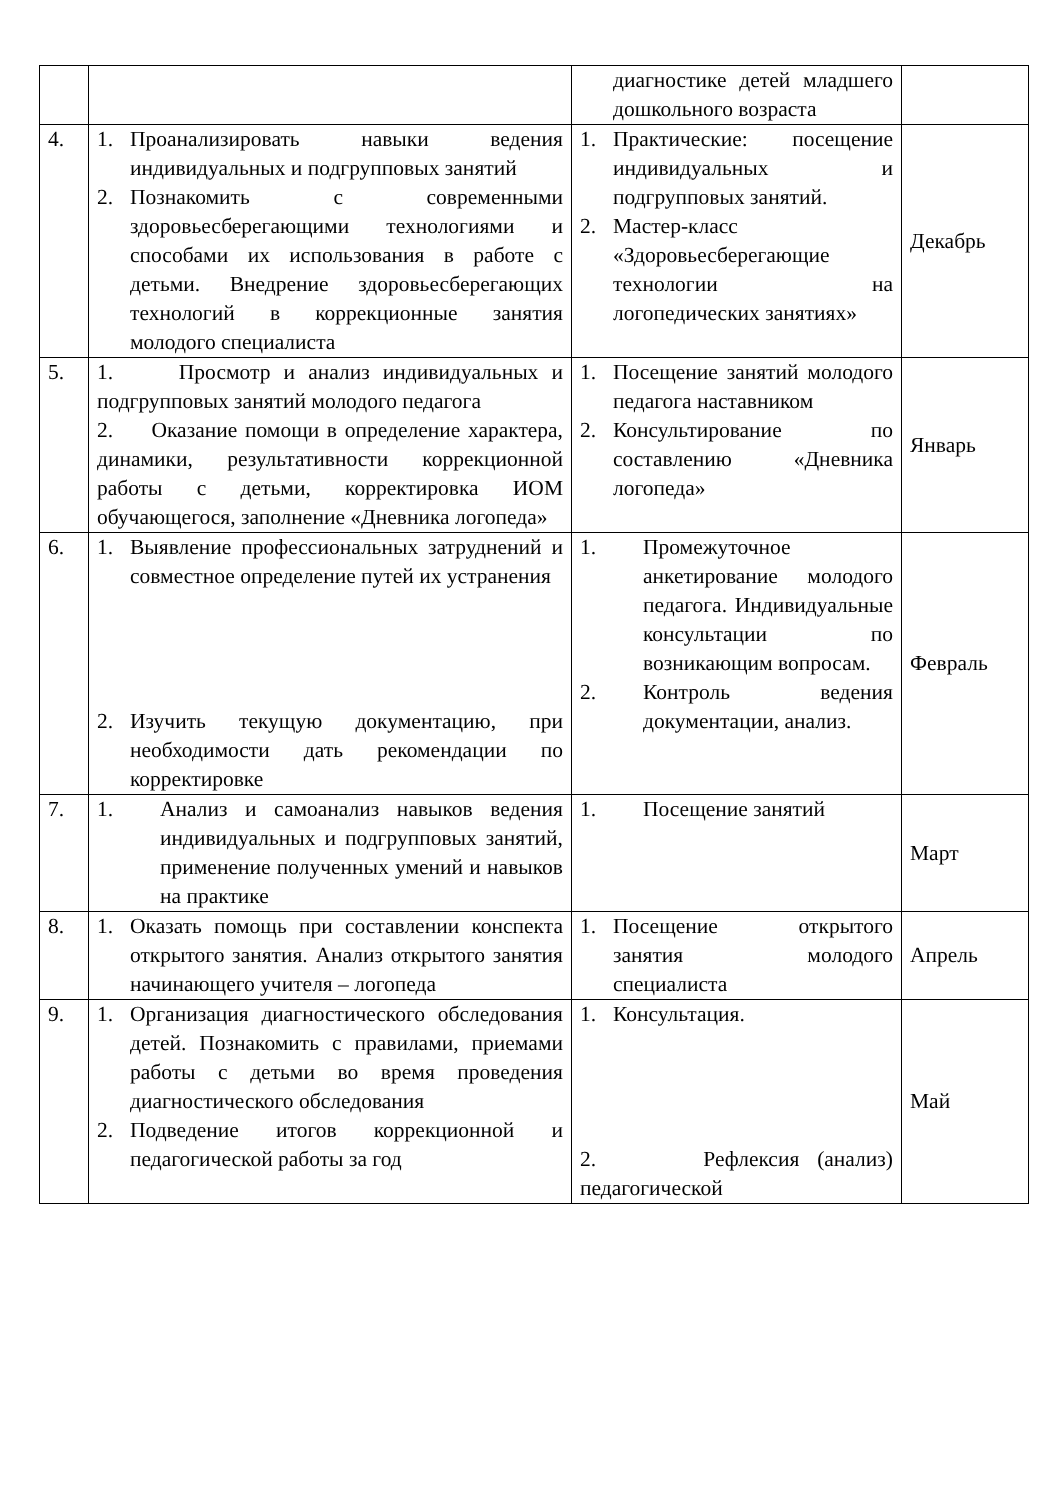| | | диагностике детей младшего дошкольного возраста | |
| 4. | 1. Проанализировать навыки ведения индивидуальных и подгрупповых занятий 2. Познакомить с современными здоровьесберегающими технологиями и способами их использования в работе с детьми. Внедрение здоровьесберегающих технологий в коррекционные занятия молодого специалиста | 1. Практические: посещение индивидуальных и подгрупповых занятий. 2. Мастер-класс «Здоровьесберегающие технологии на логопедических занятиях» | Декабрь |
| 5. | 1. Просмотр и анализ индивидуальных и подгрупповых занятий молодого педагога 2. Оказание помощи в определение характера, динамики, результативности коррекционной работы с детьми, корректировка ИОМ обучающегося, заполнение «Дневника логопеда» | 1. Посещение занятий молодого педагога наставником 2. Консультирование по составлению «Дневника логопеда» | Январь |
| 6. | 1. Выявление профессиональных затруднений и совместное определение путей их устранения 2. Изучить текущую документацию, при необходимости дать рекомендации по корректировке | 1. Промежуточное анкетирование молодого педагога. Индивидуальные консультации по возникающим вопросам. 2. Контроль ведения документации, анализ. | Февраль |
| 7. | 1. Анализ и самоанализ навыков ведения индивидуальных и подгрупповых занятий, применение полученных умений и навыков на практике | 1. Посещение занятий | Март |
| 8. | 1. Оказать помощь при составлении конспекта открытого занятия. Анализ открытого занятия начинающего учителя – логопеда | 1. Посещение открытого занятия молодого специалиста | Апрель |
| 9. | 1. Организация диагностического обследования детей. Познакомить с правилами, приемами работы с детьми во время проведения диагностического обследования 2. Подведение итогов коррекционной и педагогической работы за год | 1. Консультация. 2. Рефлексия (анализ) педагогической | Май |